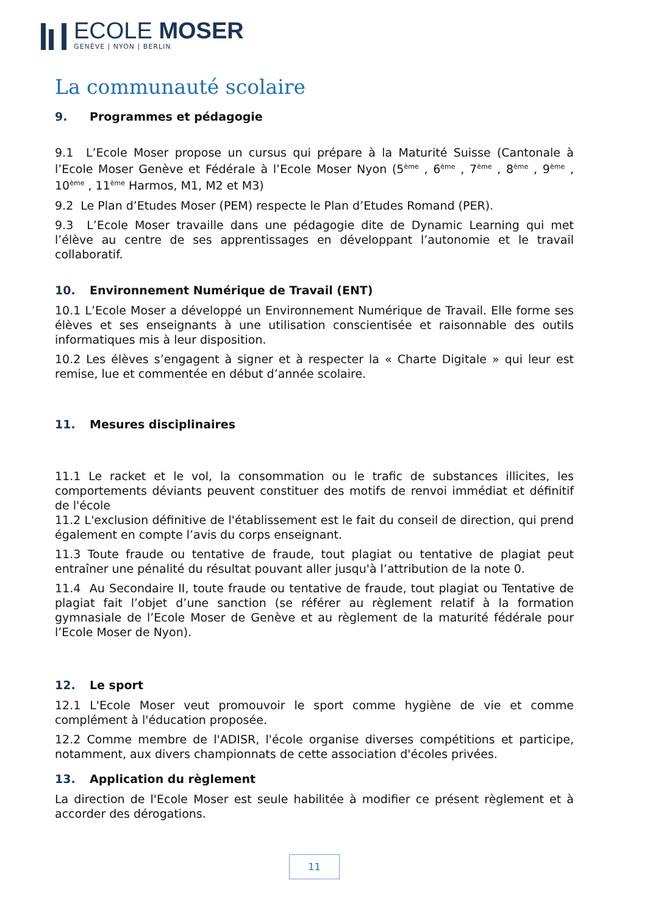ECOLE MOSER
GENÈVE | NYON | BERLIN
La communauté scolaire
9. Programmes et pédagogie
9.1 L’Ecole Moser propose un cursus qui prépare à la Maturité Suisse (Cantonale à l’Ecole Moser Genève et Fédérale à l’Ecole Moser Nyon (5<sup>ème</sup> , 6<sup>ème</sup> , 7<sup>ème</sup> , 8<sup>ème</sup> , 9<sup>ème</sup> , 10<sup>ème</sup> , 11<sup>ème</sup> Harmos, M1, M2 et M3)
9.2 Le Plan d’Etudes Moser (PEM) respecte le Plan d’Etudes Romand (PER).
9.3 L’Ecole Moser travaille dans une pédagogie dite de Dynamic Learning qui met l’élève au centre de ses apprentissages en développant l’autonomie et le travail collaboratif.
10. Environnement Numérique de Travail (ENT)
10.1 L’Ecole Moser a développé un Environnement Numérique de Travail. Elle forme ses élèves et ses enseignants à une utilisation conscientisée et raisonnable des outils informatiques mis à leur disposition.
10.2 Les élèves s’engagent à signer et à respecter la « Charte Digitale » qui leur est remise, lue et commentée en début d’année scolaire.
11. Mesures disciplinaires
11.1 Le racket et le vol, la consommation ou le trafic de substances illicites, les comportements déviants peuvent constituer des motifs de renvoi immédiat et définitif de l'école
11.2 L'exclusion définitive de l'établissement est le fait du conseil de direction, qui prend également en compte l’avis du corps enseignant.
11.3 Toute fraude ou tentative de fraude, tout plagiat ou tentative de plagiat peut entraîner une pénalité du résultat pouvant aller jusqu'à l’attribution de la note 0.
11.4 Au Secondaire II, toute fraude ou tentative de fraude, tout plagiat ou Tentative de plagiat fait l’objet d’une sanction (se référer au règlement relatif à la formation gymnasiale de l’Ecole Moser de Genève et au règlement de la maturité fédérale pour l’Ecole Moser de Nyon).
12. Le sport
12.1 L'Ecole Moser veut promouvoir le sport comme hygiène de vie et comme complément à l'éducation proposée.
12.2 Comme membre de l'ADISR, l'école organise diverses compétitions et participe, notamment, aux divers championnats de cette association d'écoles privées.
13. Application du règlement
La direction de l'Ecole Moser est seule habilitée à modifier ce présent règlement et à accorder des dérogations.
11